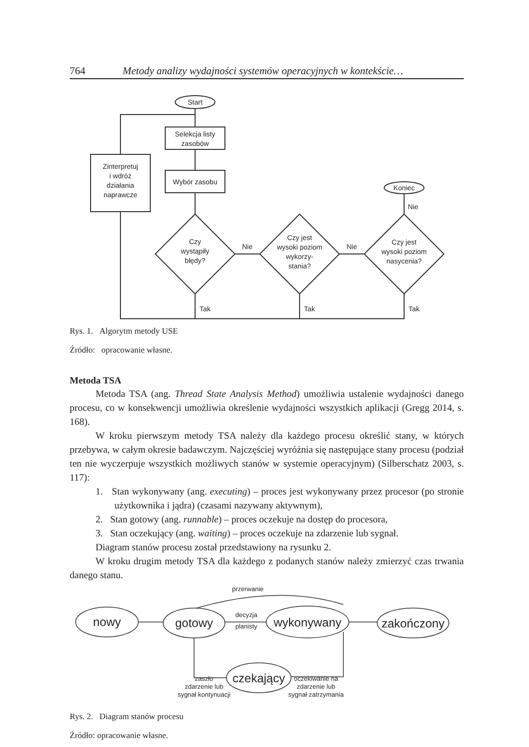764 Metody analizy wydajności systemów operacyjnych w kontekście…
Start
Selekcja listy
zasobów
Wybór zasobu
Zinterpretuj
i wdróż
działania
naprawcze
Czy
wystąpiły
błędy?
Czy jest
wysoki poziom
wykorzy-
stania?
Czy jest
wysoki poziom
nasycenia?
Koniec
Nie
Nie
Nie
Tak
Tak
Tak
Rys. 1. Algorytm metody USE
Źródło: opracowanie własne.
Metoda TSA
Metoda TSA (ang. Thread State Analysis Method) umożliwia ustalenie wydajności danego procesu, co w konsekwencji umożliwia określenie wydajności wszystkich aplikacji (Gregg 2014, s. 168).
W kroku pierwszym metody TSA należy dla każdego procesu określić stany, w których przebywa, w całym okresie badawczym. Najczęściej wyróżnia się następujące stany procesu (podział ten nie wyczerpuje wszystkich możliwych stanów w systemie operacyjnym) (Silberschatz 2003, s. 117):
1. Stan wykonywany (ang. executing) – proces jest wykonywany przez procesor (po stronie użytkownika i jądra) (czasami nazywany aktywnym),
2. Stan gotowy (ang. runnable) – proces oczekuje na dostęp do procesora,
3. Stan oczekujący (ang. waiting) – proces oczekuje na zdarzenie lub sygnał.
Diagram stanów procesu został przedstawiony na rysunku 2.
W kroku drugim metody TSA dla każdego z podanych stanów należy zmierzyć czas trwania danego stanu.
nowy
gotowy
wykonywany
zakończony
czekający
przerwanie
decyzja
planisty
zaszło
zdarzenie lub
sygnał kontynuacji
oczekiwanie na
zdarzenie lub
sygnał zatrzymania
Rys. 2. Diagram stanów procesu
Źródło: opracowanie własne.